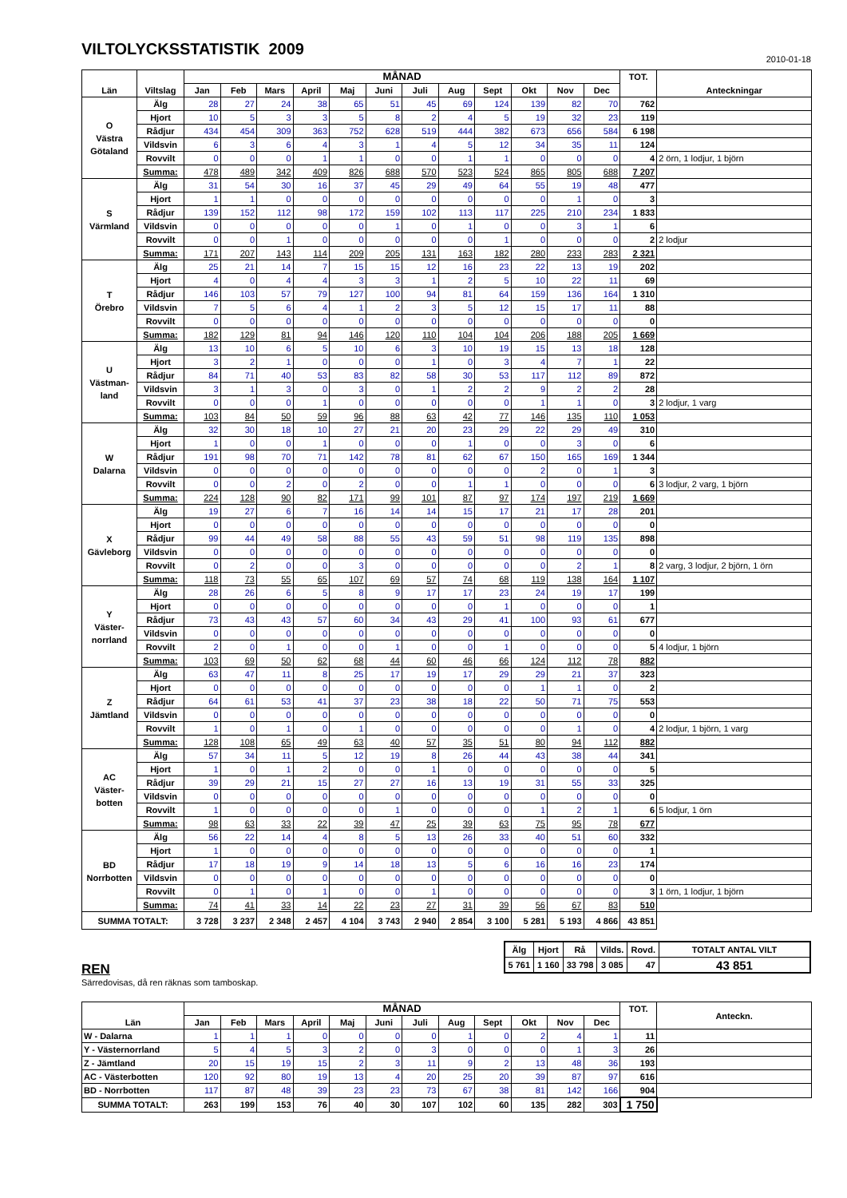VILTOLYCKSSTATISTIK 2009
2010-01-18
| Län | Viltslag | MÅNAD | | | | | | | | | | | | TOT. | Anteckningar |
| --- | --- | --- | --- | --- | --- | --- | --- | --- | --- | --- | --- | --- | --- | --- | --- |
| | | Jan | Feb | Mars | April | Maj | Juni | Juli | Aug | Sept | Okt | Nov | Dec | | |
| O Västra Götaland | Älg | 28 | 27 | 24 | 38 | 65 | 51 | 45 | 69 | 124 | 139 | 82 | 70 | 762 | |
| | Hjort | 10 | 5 | 3 | 3 | 5 | 8 | 2 | 4 | 5 | 19 | 32 | 23 | 119 | |
| | Rådjur | 434 | 454 | 309 | 363 | 752 | 628 | 519 | 444 | 382 | 673 | 656 | 584 | 6 198 | |
| | Vildsvin | 6 | 3 | 6 | 4 | 3 | 1 | 4 | 5 | 12 | 34 | 35 | 11 | 124 | |
| | Rovvilt | 0 | 0 | 0 | 1 | 1 | 0 | 0 | 1 | 1 | 0 | 0 | 0 | 4 | 2 örn, 1 lodjur, 1 björn |
| | Summa: | 478 | 489 | 342 | 409 | 826 | 688 | 570 | 523 | 524 | 865 | 805 | 688 | 7 207 | |
| S Värmland | Älg | 31 | 54 | 30 | 16 | 37 | 45 | 29 | 49 | 64 | 55 | 19 | 48 | 477 | |
| | Hjort | 1 | 1 | 0 | 0 | 0 | 0 | 0 | 0 | 0 | 0 | 1 | 0 | 3 | |
| | Rådjur | 139 | 152 | 112 | 98 | 172 | 159 | 102 | 113 | 117 | 225 | 210 | 234 | 1 833 | |
| | Vildsvin | 0 | 0 | 0 | 0 | 0 | 1 | 0 | 1 | 0 | 0 | 3 | 1 | 6 | |
| | Rovvilt | 0 | 0 | 1 | 0 | 0 | 0 | 0 | 0 | 1 | 0 | 0 | 0 | 2 | 2 lodjur |
| | Summa: | 171 | 207 | 143 | 114 | 209 | 205 | 131 | 163 | 182 | 280 | 233 | 283 | 2 321 | |
| T Örebro | Älg | 25 | 21 | 14 | 7 | 15 | 15 | 12 | 16 | 23 | 22 | 13 | 19 | 202 | |
| | Hjort | 4 | 0 | 4 | 4 | 3 | 3 | 1 | 2 | 5 | 10 | 22 | 11 | 69 | |
| | Rådjur | 146 | 103 | 57 | 79 | 127 | 100 | 94 | 81 | 64 | 159 | 136 | 164 | 1 310 | |
| | Vildsvin | 7 | 5 | 6 | 4 | 1 | 2 | 3 | 5 | 12 | 15 | 17 | 11 | 88 | |
| | Rovvilt | 0 | 0 | 0 | 0 | 0 | 0 | 0 | 0 | 0 | 0 | 0 | 0 | 0 | |
| | Summa: | 182 | 129 | 81 | 94 | 146 | 120 | 110 | 104 | 104 | 206 | 188 | 205 | 1 669 | |
| U Västman- land | Älg | 13 | 10 | 6 | 5 | 10 | 6 | 3 | 10 | 19 | 15 | 13 | 18 | 128 | |
| | Hjort | 3 | 2 | 1 | 0 | 0 | 0 | 1 | 0 | 3 | 4 | 7 | 1 | 22 | |
| | Rådjur | 84 | 71 | 40 | 53 | 83 | 82 | 58 | 30 | 53 | 117 | 112 | 89 | 872 | |
| | Vildsvin | 3 | 1 | 3 | 0 | 3 | 0 | 1 | 2 | 2 | 9 | 2 | 2 | 28 | |
| | Rovvilt | 0 | 0 | 0 | 1 | 0 | 0 | 0 | 0 | 0 | 1 | 1 | 0 | 3 | 2 lodjur, 1 varg |
| | Summa: | 103 | 84 | 50 | 59 | 96 | 88 | 63 | 42 | 77 | 146 | 135 | 110 | 1 053 | |
| W Dalarna | Älg | 32 | 30 | 18 | 10 | 27 | 21 | 20 | 23 | 29 | 22 | 29 | 49 | 310 | |
| | Hjort | 1 | 0 | 0 | 1 | 0 | 0 | 0 | 1 | 0 | 0 | 3 | 0 | 6 | |
| | Rådjur | 191 | 98 | 70 | 71 | 142 | 78 | 81 | 62 | 67 | 150 | 165 | 169 | 1 344 | |
| | Vildsvin | 0 | 0 | 0 | 0 | 0 | 0 | 0 | 0 | 0 | 2 | 0 | 1 | 3 | |
| | Rovvilt | 0 | 0 | 2 | 0 | 2 | 0 | 0 | 1 | 1 | 0 | 0 | 0 | 6 | 3 lodjur, 2 varg, 1 björn |
| | Summa: | 224 | 128 | 90 | 82 | 171 | 99 | 101 | 87 | 97 | 174 | 197 | 219 | 1 669 | |
| X Gävleborg | Älg | 19 | 27 | 6 | 7 | 16 | 14 | 14 | 15 | 17 | 21 | 17 | 28 | 201 | |
| | Hjort | 0 | 0 | 0 | 0 | 0 | 0 | 0 | 0 | 0 | 0 | 0 | 0 | 0 | |
| | Rådjur | 99 | 44 | 49 | 58 | 88 | 55 | 43 | 59 | 51 | 98 | 119 | 135 | 898 | |
| | Vildsvin | 0 | 0 | 0 | 0 | 0 | 0 | 0 | 0 | 0 | 0 | 0 | 0 | 0 | |
| | Rovvilt | 0 | 2 | 0 | 0 | 3 | 0 | 0 | 0 | 0 | 0 | 2 | 1 | 8 | 2 varg, 3 lodjur, 2 björn, 1 örn |
| | Summa: | 118 | 73 | 55 | 65 | 107 | 69 | 57 | 74 | 68 | 119 | 138 | 164 | 1 107 | |
| Y Väster- norrland | Älg | 28 | 26 | 6 | 5 | 8 | 9 | 17 | 17 | 23 | 24 | 19 | 17 | 199 | |
| | Hjort | 0 | 0 | 0 | 0 | 0 | 0 | 0 | 0 | 1 | 0 | 0 | 0 | 1 | |
| | Rådjur | 73 | 43 | 43 | 57 | 60 | 34 | 43 | 29 | 41 | 100 | 93 | 61 | 677 | |
| | Vildsvin | 0 | 0 | 0 | 0 | 0 | 0 | 0 | 0 | 0 | 0 | 0 | 0 | 0 | |
| | Rovvilt | 2 | 0 | 1 | 0 | 0 | 1 | 0 | 0 | 1 | 0 | 0 | 0 | 5 | 4 lodjur, 1 björn |
| | Summa: | 103 | 69 | 50 | 62 | 68 | 44 | 60 | 46 | 66 | 124 | 112 | 78 | 882 | |
| Z Jämtland | Älg | 63 | 47 | 11 | 8 | 25 | 17 | 19 | 17 | 29 | 29 | 21 | 37 | 323 | |
| | Hjort | 0 | 0 | 0 | 0 | 0 | 0 | 0 | 0 | 0 | 1 | 1 | 0 | 2 | |
| | Rådjur | 64 | 61 | 53 | 41 | 37 | 23 | 38 | 18 | 22 | 50 | 71 | 75 | 553 | |
| | Vildsvin | 0 | 0 | 0 | 0 | 0 | 0 | 0 | 0 | 0 | 0 | 0 | 0 | 0 | |
| | Rovvilt | 1 | 0 | 1 | 0 | 1 | 0 | 0 | 0 | 0 | 0 | 1 | 0 | 4 | 2 lodjur, 1 björn, 1 varg |
| | Summa: | 128 | 108 | 65 | 49 | 63 | 40 | 57 | 35 | 51 | 80 | 94 | 112 | 882 | |
| AC Väster- botten | Älg | 57 | 34 | 11 | 5 | 12 | 19 | 8 | 26 | 44 | 43 | 38 | 44 | 341 | |
| | Hjort | 1 | 0 | 1 | 2 | 0 | 0 | 1 | 0 | 0 | 0 | 0 | 0 | 5 | |
| | Rådjur | 39 | 29 | 21 | 15 | 27 | 27 | 16 | 13 | 19 | 31 | 55 | 33 | 325 | |
| | Vildsvin | 0 | 0 | 0 | 0 | 0 | 0 | 0 | 0 | 0 | 0 | 0 | 0 | 0 | |
| | Rovvilt | 1 | 0 | 0 | 0 | 0 | 1 | 0 | 0 | 0 | 1 | 2 | 1 | 6 | 5 lodjur, 1 örn |
| | Summa: | 98 | 63 | 33 | 22 | 39 | 47 | 25 | 39 | 63 | 75 | 95 | 78 | 677 | |
| BD Norrbotten | Älg | 56 | 22 | 14 | 4 | 8 | 5 | 13 | 26 | 33 | 40 | 51 | 60 | 332 | |
| | Hjort | 1 | 0 | 0 | 0 | 0 | 0 | 0 | 0 | 0 | 0 | 0 | 0 | 1 | |
| | Rådjur | 17 | 18 | 19 | 9 | 14 | 18 | 13 | 5 | 6 | 16 | 16 | 23 | 174 | |
| | Vildsvin | 0 | 0 | 0 | 0 | 0 | 0 | 0 | 0 | 0 | 0 | 0 | 0 | 0 | |
| | Rovvilt | 0 | 1 | 0 | 1 | 0 | 0 | 1 | 0 | 0 | 0 | 0 | 0 | 3 | 1 örn, 1 lodjur, 1 björn |
| | Summa: | 74 | 41 | 33 | 14 | 22 | 23 | 27 | 31 | 39 | 56 | 67 | 83 | 510 | |
| SUMMA TOTALT: | | 3 728 | 3 237 | 2 348 | 2 457 | 4 104 | 3 743 | 2 940 | 2 854 | 3 100 | 5 281 | 5 193 | 4 866 | 43 851 | |
| Älg | Hjort | Rå | Vilds. | Rovd. | TOTALT ANTAL VILT |
| 5 761 | 1 160 | 33 798 | 3 085 | 47 | 43 851 |
REN
Särredovisas, då ren räknas som tamboskap.
| Län | MÅNAD | | | | | | | | | | | | TOT. | Anteckn. |
| --- | --- | --- | --- | --- | --- | --- | --- | --- | --- | --- | --- | --- | --- | --- |
| | Jan | Feb | Mars | April | Maj | Juni | Juli | Aug | Sept | Okt | Nov | Dec | | |
| W - Dalarna | 1 | 1 | 1 | 0 | 0 | 0 | 0 | 1 | 0 | 2 | 4 | 1 | 11 | |
| Y - Västernorrland | 5 | 4 | 5 | 3 | 2 | 0 | 3 | 0 | 0 | 0 | 1 | 3 | 26 | |
| Z - Jämtland | 20 | 15 | 19 | 15 | 2 | 3 | 11 | 9 | 2 | 13 | 48 | 36 | 193 | |
| AC - Västerbotten | 120 | 92 | 80 | 19 | 13 | 4 | 20 | 25 | 20 | 39 | 87 | 97 | 616 | |
| BD - Norrbotten | 117 | 87 | 48 | 39 | 23 | 23 | 73 | 67 | 38 | 81 | 142 | 166 | 904 | |
| SUMMA TOTALT: | 263 | 199 | 153 | 76 | 40 | 30 | 107 | 102 | 60 | 135 | 282 | 303 | 1 750 | |